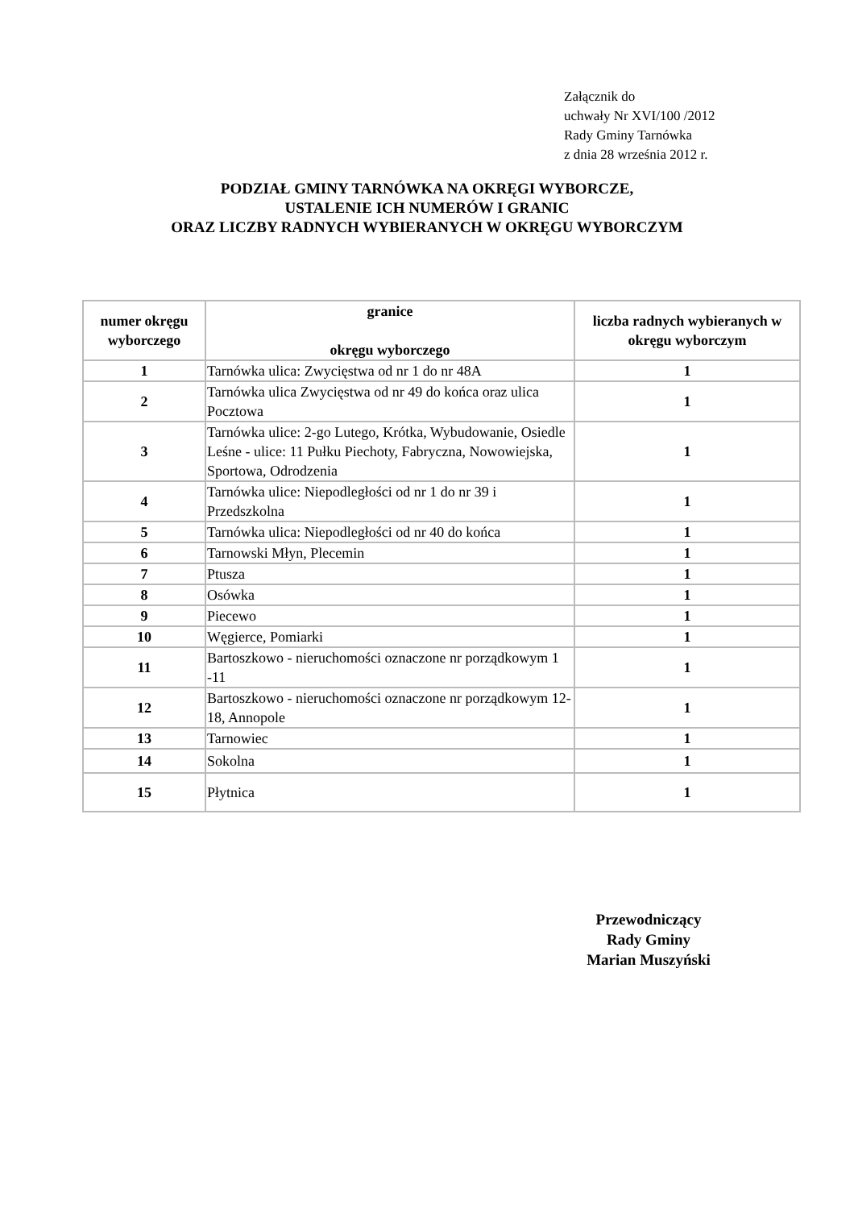Załącznik do
uchwały Nr XVI/100 /2012
Rady Gminy Tarnówka
z dnia 28 września 2012 r.
PODZIAŁ GMINY TARNÓWKA NA OKRĘGI WYBORCZE,
USTALENIE ICH NUMERÓW I GRANIC
ORAZ LICZBY RADNYCH WYBIERANYCH W OKRĘGU WYBORCZYM
| numer okręgu wyborczego | granice okręgu wyborczego | liczba radnych wybieranych w okręgu wyborczym |
| --- | --- | --- |
| 1 | Tarnówka ulica: Zwycięstwa od nr 1 do nr 48A | 1 |
| 2 | Tarnówka ulica Zwycięstwa od nr 49 do końca oraz ulica Pocztowa | 1 |
| 3 | Tarnówka ulice: 2-go Lutego, Krótka, Wybudowanie, Osiedle Leśne - ulice: 11 Pułku Piechoty, Fabryczna, Nowowiejska, Sportowa, Odrodzenia | 1 |
| 4 | Tarnówka ulice: Niepodległości od nr 1 do nr 39 i Przedszkolna | 1 |
| 5 | Tarnówka ulica: Niepodległości od nr 40 do końca | 1 |
| 6 | Tarnowski Młyn, Plecemin | 1 |
| 7 | Ptusza | 1 |
| 8 | Osówka | 1 |
| 9 | Piecewo | 1 |
| 10 | Węgierce, Pomiarki | 1 |
| 11 | Bartoszkowo - nieruchomości oznaczone nr porządkowym 1 -11 | 1 |
| 12 | Bartoszkowo - nieruchomości oznaczone nr porządkowym 12-18, Annopole | 1 |
| 13 | Tarnowiec | 1 |
| 14 | Sokolna | 1 |
| 15 | Płytnica | 1 |
Przewodniczący
Rady Gminy
Marian Muszyński